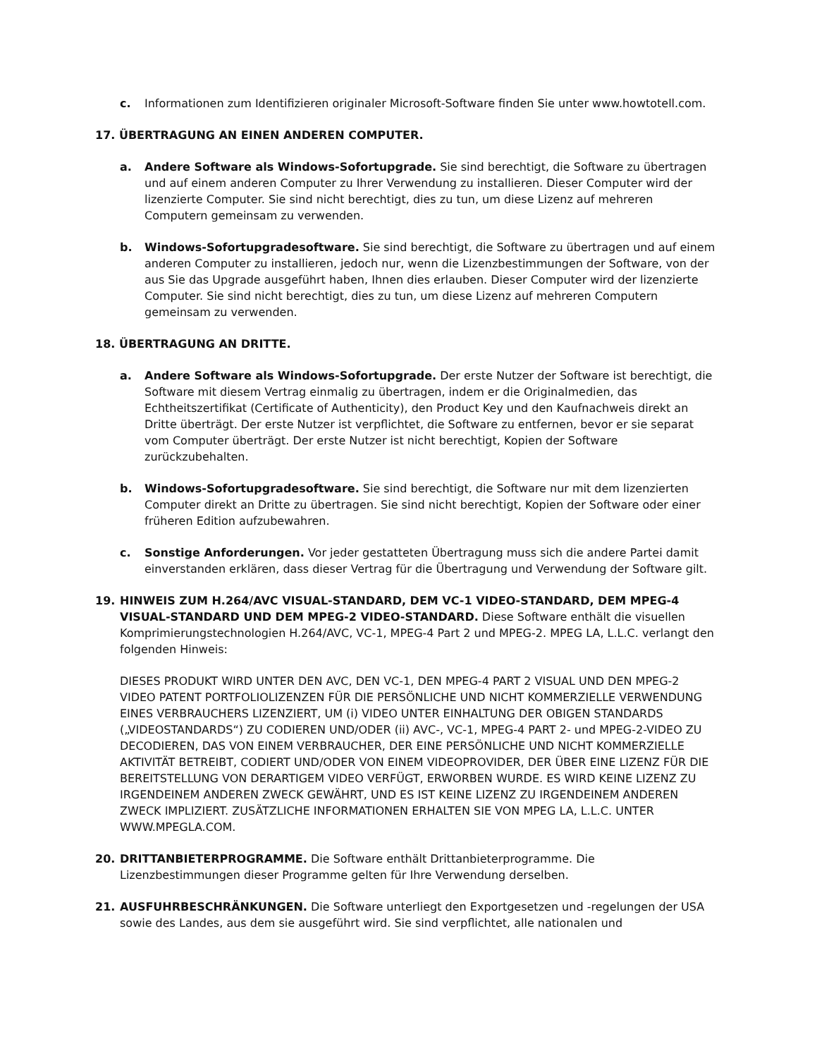c. Informationen zum Identifizieren originaler Microsoft-Software finden Sie unter www.howtotell.com.
17. ÜBERTRAGUNG AN EINEN ANDEREN COMPUTER.
a. Andere Software als Windows-Sofortupgrade. Sie sind berechtigt, die Software zu übertragen und auf einem anderen Computer zu Ihrer Verwendung zu installieren. Dieser Computer wird der lizenzierte Computer. Sie sind nicht berechtigt, dies zu tun, um diese Lizenz auf mehreren Computern gemeinsam zu verwenden.
b. Windows-Sofortupgradesoftware. Sie sind berechtigt, die Software zu übertragen und auf einem anderen Computer zu installieren, jedoch nur, wenn die Lizenzbestimmungen der Software, von der aus Sie das Upgrade ausgeführt haben, Ihnen dies erlauben. Dieser Computer wird der lizenzierte Computer. Sie sind nicht berechtigt, dies zu tun, um diese Lizenz auf mehreren Computern gemeinsam zu verwenden.
18. ÜBERTRAGUNG AN DRITTE.
a. Andere Software als Windows-Sofortupgrade. Der erste Nutzer der Software ist berechtigt, die Software mit diesem Vertrag einmalig zu übertragen, indem er die Originalmedien, das Echtheitszertifikat (Certificate of Authenticity), den Product Key und den Kaufnachweis direkt an Dritte überträgt. Der erste Nutzer ist verpflichtet, die Software zu entfernen, bevor er sie separat vom Computer überträgt. Der erste Nutzer ist nicht berechtigt, Kopien der Software zurückzubehalten.
b. Windows-Sofortupgradesoftware. Sie sind berechtigt, die Software nur mit dem lizenzierten Computer direkt an Dritte zu übertragen. Sie sind nicht berechtigt, Kopien der Software oder einer früheren Edition aufzubewahren.
c. Sonstige Anforderungen. Vor jeder gestatteten Übertragung muss sich die andere Partei damit einverstanden erklären, dass dieser Vertrag für die Übertragung und Verwendung der Software gilt.
19. HINWEIS ZUM H.264/AVC VISUAL-STANDARD, DEM VC-1 VIDEO-STANDARD, DEM MPEG-4 VISUAL-STANDARD UND DEM MPEG-2 VIDEO-STANDARD. Diese Software enthält die visuellen Komprimierungstechnologien H.264/AVC, VC-1, MPEG-4 Part 2 und MPEG-2. MPEG LA, L.L.C. verlangt den folgenden Hinweis:
DIESES PRODUKT WIRD UNTER DEN AVC, DEN VC-1, DEN MPEG-4 PART 2 VISUAL UND DEN MPEG-2 VIDEO PATENT PORTFOLIOLIZENZEN FÜR DIE PERSÖNLICHE UND NICHT KOMMERZIELLE VERWENDUNG EINES VERBRAUCHERS LIZENZIERT, UM (i) VIDEO UNTER EINHALTUNG DER OBIGEN STANDARDS („VIDEOSTANDARDS“) ZU CODIEREN UND/ODER (ii) AVC-, VC-1, MPEG-4 PART 2- und MPEG-2-VIDEO ZU DECODIEREN, DAS VON EINEM VERBRAUCHER, DER EINE PERSÖNLICHE UND NICHT KOMMERZIELLE AKTIVITÄT BETREIBT, CODIERT UND/ODER VON EINEM VIDEOPROVIDER, DER ÜBER EINE LIZENZ FÜR DIE BEREITSTELLUNG VON DERARTIGEM VIDEO VERFÜGT, ERWORBEN WURDE. ES WIRD KEINE LIZENZ ZU IRGENDEINEM ANDEREN ZWECK GEWÄHRT, UND ES IST KEINE LIZENZ ZU IRGENDEINEM ANDEREN ZWECK IMPLIZIERT. ZUSÄTZLICHE INFORMATIONEN ERHALTEN SIE VON MPEG LA, L.L.C. UNTER WWW.MPEGLA.COM.
20. DRITTANBIETERPROGRAMME. Die Software enthält Drittanbieterprogramme. Die Lizenzbestimmungen dieser Programme gelten für Ihre Verwendung derselben.
21. AUSFUHRBESCHRÄNKUNGEN. Die Software unterliegt den Exportgesetzen und -regelungen der USA sowie des Landes, aus dem sie ausgeführt wird. Sie sind verpflichtet, alle nationalen und